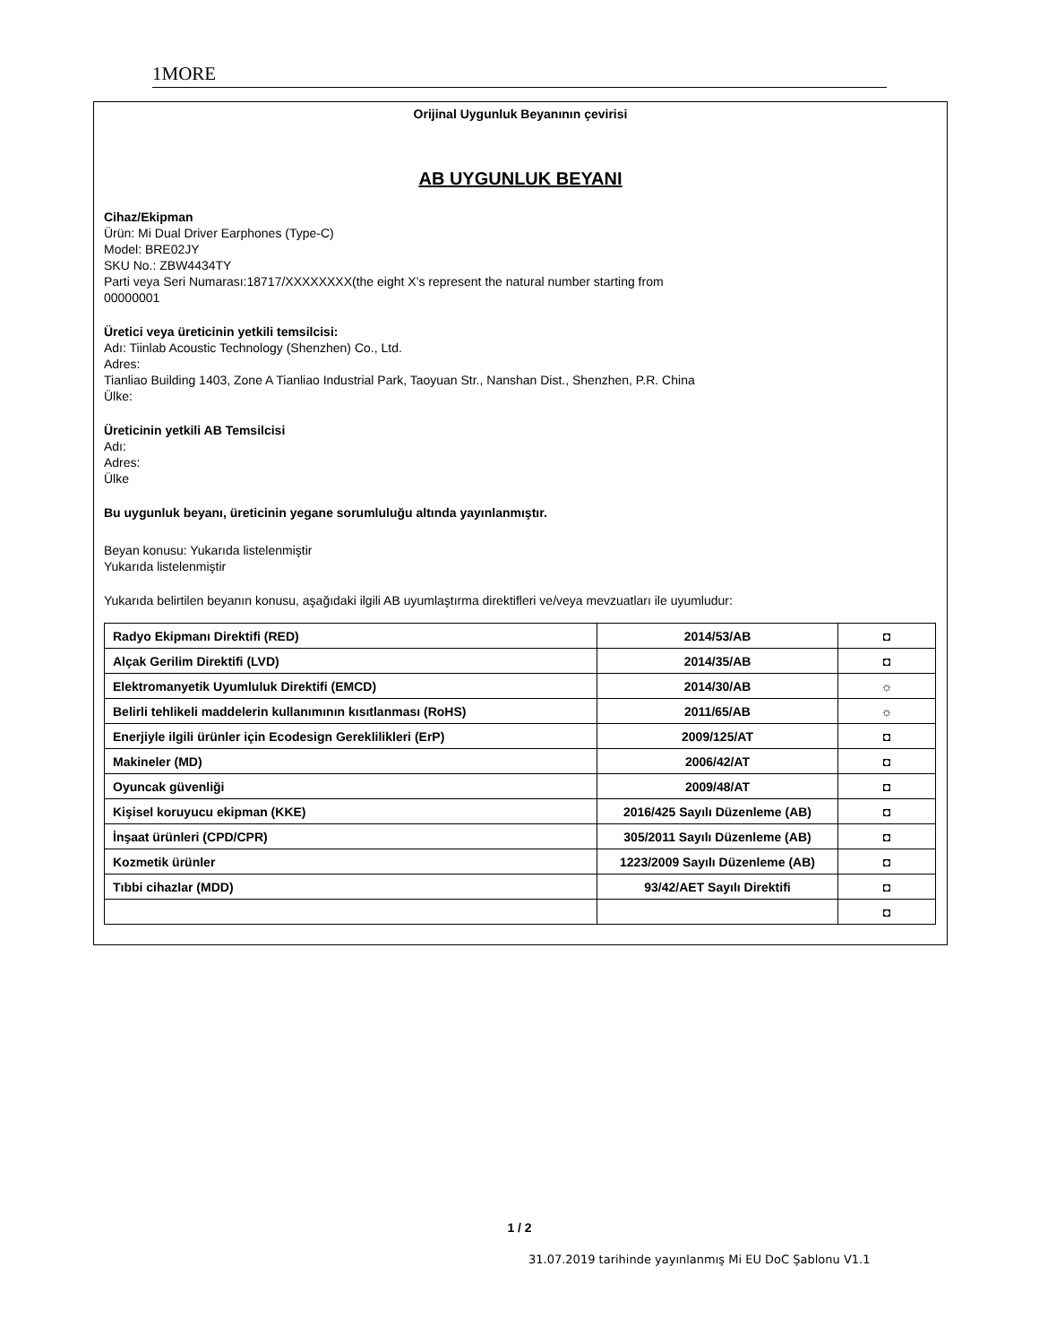1MORE
Orijinal Uygunluk Beyanının çevirisi
AB UYGUNLUK BEYANI
Cihaz/Ekipman
Ürün: Mi Dual Driver Earphones (Type-C)
Model: BRE02JY
SKU No.: ZBW4434TY
Parti veya Seri Numarası:18717/XXXXXXXX(the eight X’s represent the natural number starting from
00000001
Üretici veya üreticinin yetkili temsilcisi:
Adı: Tiinlab Acoustic Technology (Shenzhen) Co., Ltd.
Adres:
Tianliao Building 1403, Zone A Tianliao Industrial Park, Taoyuan Str., Nanshan Dist., Shenzhen, P.R. China
Ülke:
Üreticinin yetkili AB Temsilcisi
Adı:
Adres:
Ülke
Bu uygunluk beyanı, üreticinin yegane sorumluluğu altında yayınlanmıştır.
Beyan konusu: Yukarıda listelenmiştir
Yukarıda listelenmiştir
Yukarıda belirtilen beyanın konusu, aşağıdaki ilgili AB uyumlaştırma direktifleri ve/veya mevzuatları ile uyumludur:
| Radyo Ekipmanı Direktifi (RED) | 2014/53/AB | ◘ |
| Alçak Gerilim Direktifi (LVD) | 2014/35/AB | ◘ |
| Elektromanyetik Uyumluluk Direktifi (EMCD) | 2014/30/AB | ☼ |
| Belirli tehlikeli maddelerin kullanımının kısıtlanması (RoHS) | 2011/65/AB | ☼ |
| Enerjiyle ilgili ürünler için Ecodesign Gereklilikleri (ErP) | 2009/125/AT | ◘ |
| Makineler (MD) | 2006/42/AT | ◘ |
| Oyuncak güvenliği | 2009/48/AT | ◘ |
| Kişisel koruyucu ekipman (KKE) | 2016/425 Sayılı Düzenleme (AB) | ◘ |
| İnşaat ürünleri (CPD/CPR) | 305/2011 Sayılı Düzenleme (AB) | ◘ |
| Kozmetik ürünler | 1223/2009 Sayılı Düzenleme (AB) | ◘ |
| Tıbbi cihazlar (MDD) | 93/42/AET Sayılı Direktifi | ◘ |
| | | ◘ |
1 / 2
31.07.2019 tarihinde yayınlanmış Mi EU DoC Şablonu V1.1